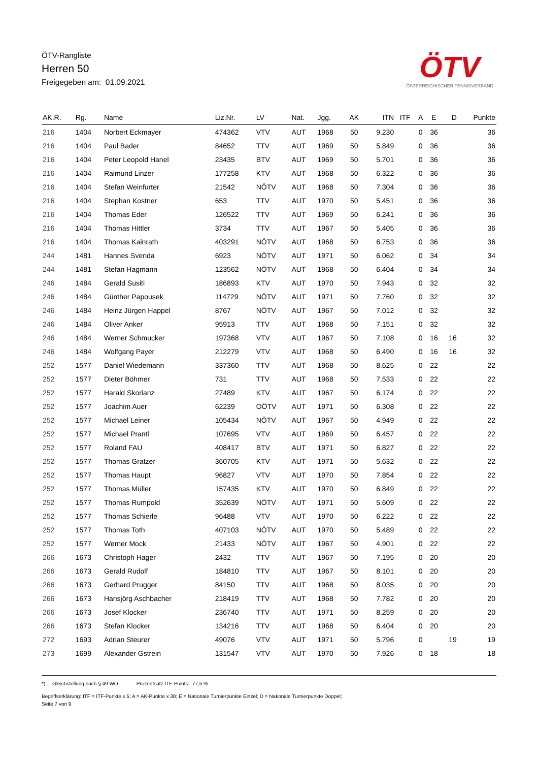ÖTV-Rangliste
Herren 50
Freigegeben am: 01.09.2021
ÖTV
ÖSTERREICHISCHER TENNISVERBAND
| AK.R. | Rg. | Name | Liz.Nr. | LV | Nat. | Jgg. | AK | ITN | ITF | A | E | D | Punkte |
| --- | --- | --- | --- | --- | --- | --- | --- | --- | --- | --- | --- | --- | --- |
| 216 | 1404 | Norbert Eckmayer | 474362 | VTV | AUT | 1968 | 50 | 9.230 | | 0 | 36 | | 36 |
| 216 | 1404 | Paul Bader | 84652 | TTV | AUT | 1969 | 50 | 5.849 | | 0 | 36 | | 36 |
| 216 | 1404 | Peter Leopold Hanel | 23435 | BTV | AUT | 1969 | 50 | 5.701 | | 0 | 36 | | 36 |
| 216 | 1404 | Raimund Linzer | 177258 | KTV | AUT | 1968 | 50 | 6.322 | | 0 | 36 | | 36 |
| 216 | 1404 | Stefan Weinfurter | 21542 | NÖTV | AUT | 1968 | 50 | 7.304 | | 0 | 36 | | 36 |
| 216 | 1404 | Stephan Kostner | 653 | TTV | AUT | 1970 | 50 | 5.451 | | 0 | 36 | | 36 |
| 216 | 1404 | Thomas Eder | 126522 | TTV | AUT | 1969 | 50 | 6.241 | | 0 | 36 | | 36 |
| 216 | 1404 | Thomas Hittler | 3734 | TTV | AUT | 1967 | 50 | 5.405 | | 0 | 36 | | 36 |
| 216 | 1404 | Thomas Kainrath | 403291 | NÖTV | AUT | 1968 | 50 | 6.753 | | 0 | 36 | | 36 |
| 244 | 1481 | Hannes Svenda | 6923 | NÖTV | AUT | 1971 | 50 | 6.062 | | 0 | 34 | | 34 |
| 244 | 1481 | Stefan Hagmann | 123562 | NÖTV | AUT | 1968 | 50 | 6.404 | | 0 | 34 | | 34 |
| 246 | 1484 | Gerald Susiti | 186893 | KTV | AUT | 1970 | 50 | 7.943 | | 0 | 32 | | 32 |
| 246 | 1484 | Günther Papousek | 114729 | NÖTV | AUT | 1971 | 50 | 7.760 | | 0 | 32 | | 32 |
| 246 | 1484 | Heinz Jürgen Happel | 8767 | NÖTV | AUT | 1967 | 50 | 7.012 | | 0 | 32 | | 32 |
| 246 | 1484 | Oliver Anker | 95913 | TTV | AUT | 1968 | 50 | 7.151 | | 0 | 32 | | 32 |
| 246 | 1484 | Werner Schmucker | 197368 | VTV | AUT | 1967 | 50 | 7.108 | | 0 | 16 | 16 | 32 |
| 246 | 1484 | Wolfgang Payer | 212279 | VTV | AUT | 1968 | 50 | 6.490 | | 0 | 16 | 16 | 32 |
| 252 | 1577 | Daniel Wiedemann | 337360 | TTV | AUT | 1968 | 50 | 8.625 | | 0 | 22 | | 22 |
| 252 | 1577 | Dieter Böhmer | 731 | TTV | AUT | 1968 | 50 | 7.533 | | 0 | 22 | | 22 |
| 252 | 1577 | Harald Skorianz | 27489 | KTV | AUT | 1967 | 50 | 6.174 | | 0 | 22 | | 22 |
| 252 | 1577 | Joachim Auer | 62239 | OÖTV | AUT | 1971 | 50 | 6.308 | | 0 | 22 | | 22 |
| 252 | 1577 | Michael Leiner | 105434 | NÖTV | AUT | 1967 | 50 | 4.949 | | 0 | 22 | | 22 |
| 252 | 1577 | Michael Prantl | 107695 | VTV | AUT | 1969 | 50 | 6.457 | | 0 | 22 | | 22 |
| 252 | 1577 | Roland FAU | 408417 | BTV | AUT | 1971 | 50 | 6.827 | | 0 | 22 | | 22 |
| 252 | 1577 | Thomas Gratzer | 360705 | KTV | AUT | 1971 | 50 | 5.632 | | 0 | 22 | | 22 |
| 252 | 1577 | Thomas Haupt | 96827 | VTV | AUT | 1970 | 50 | 7.854 | | 0 | 22 | | 22 |
| 252 | 1577 | Thomas Müller | 157435 | KTV | AUT | 1970 | 50 | 6.849 | | 0 | 22 | | 22 |
| 252 | 1577 | Thomas Rumpold | 352639 | NÖTV | AUT | 1971 | 50 | 5.609 | | 0 | 22 | | 22 |
| 252 | 1577 | Thomas Schierle | 96488 | VTV | AUT | 1970 | 50 | 6.222 | | 0 | 22 | | 22 |
| 252 | 1577 | Thomas Toth | 407103 | NÖTV | AUT | 1970 | 50 | 5.489 | | 0 | 22 | | 22 |
| 252 | 1577 | Werner Mock | 21433 | NÖTV | AUT | 1967 | 50 | 4.901 | | 0 | 22 | | 22 |
| 266 | 1673 | Christoph Hager | 2432 | TTV | AUT | 1967 | 50 | 7.195 | | 0 | 20 | | 20 |
| 266 | 1673 | Gerald Rudolf | 184810 | TTV | AUT | 1967 | 50 | 8.101 | | 0 | 20 | | 20 |
| 266 | 1673 | Gerhard Prugger | 84150 | TTV | AUT | 1968 | 50 | 8.035 | | 0 | 20 | | 20 |
| 266 | 1673 | Hansjörg Aschbacher | 218419 | TTV | AUT | 1968 | 50 | 7.782 | | 0 | 20 | | 20 |
| 266 | 1673 | Josef Klocker | 236740 | TTV | AUT | 1971 | 50 | 8.259 | | 0 | 20 | | 20 |
| 266 | 1673 | Stefan Klocker | 134216 | TTV | AUT | 1968 | 50 | 6.404 | | 0 | 20 | | 20 |
| 272 | 1693 | Adrian Steurer | 49076 | VTV | AUT | 1971 | 50 | 5.796 | | 0 | | 19 | 19 |
| 273 | 1699 | Alexander Gstrein | 131547 | VTV | AUT | 1970 | 50 | 7.926 | | 0 | 18 | | 18 |
*) ... Gleichstellung nach § 49 WO Prozentsatz ITF-Points: 77,5 %
Begriffserklärung: ITF = ITF-Punkte x 5; A = AK-Punkte x 30; E = Nationale Turnierpunkte Einzel; D = Nationale Turnierpunkte Doppel;
Seite 7 von 9